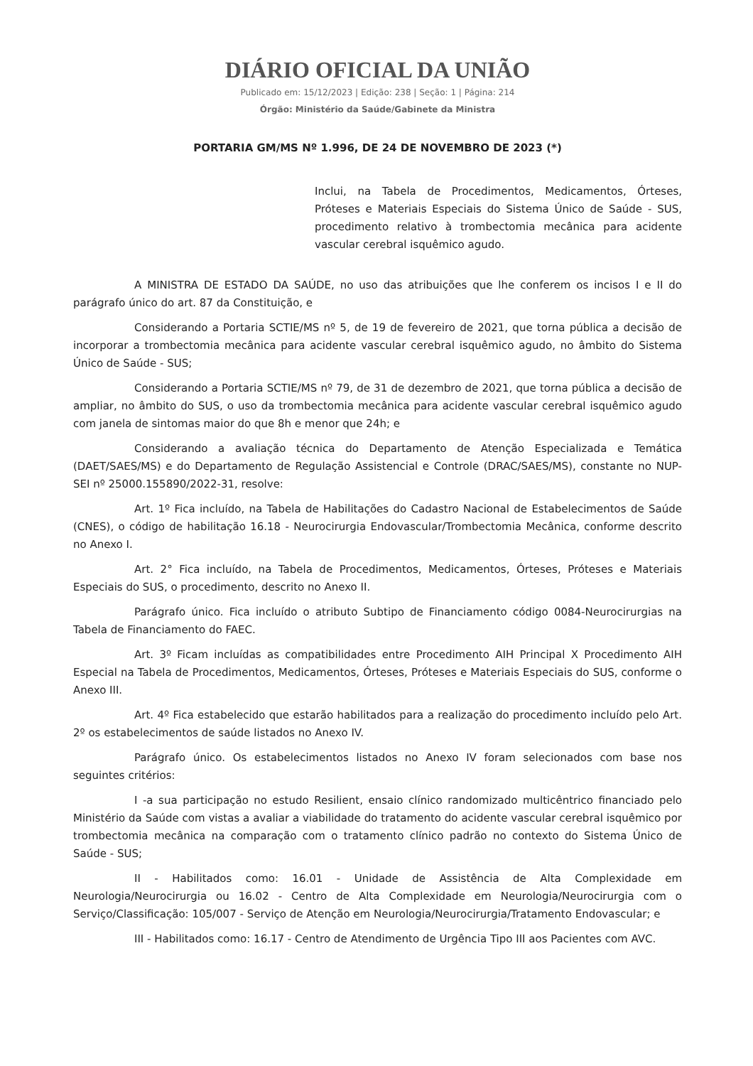DIÁRIO OFICIAL DA UNIÃO
Publicado em: 15/12/2023 | Edição: 238 | Seção: 1 | Página: 214
Órgão: Ministério da Saúde/Gabinete da Ministra
PORTARIA GM/MS Nº 1.996, DE 24 DE NOVEMBRO DE 2023 (*)
Inclui, na Tabela de Procedimentos, Medicamentos, Órteses, Próteses e Materiais Especiais do Sistema Único de Saúde - SUS, procedimento relativo à trombectomia mecânica para acidente vascular cerebral isquêmico agudo.
A MINISTRA DE ESTADO DA SAÚDE, no uso das atribuições que lhe conferem os incisos I e II do parágrafo único do art. 87 da Constituição, e
Considerando a Portaria SCTIE/MS nº 5, de 19 de fevereiro de 2021, que torna pública a decisão de incorporar a trombectomia mecânica para acidente vascular cerebral isquêmico agudo, no âmbito do Sistema Único de Saúde - SUS;
Considerando a Portaria SCTIE/MS nº 79, de 31 de dezembro de 2021, que torna pública a decisão de ampliar, no âmbito do SUS, o uso da trombectomia mecânica para acidente vascular cerebral isquêmico agudo com janela de sintomas maior do que 8h e menor que 24h; e
Considerando a avaliação técnica do Departamento de Atenção Especializada e Temática (DAET/SAES/MS) e do Departamento de Regulação Assistencial e Controle (DRAC/SAES/MS), constante no NUP-SEI nº 25000.155890/2022-31, resolve:
Art. 1º Fica incluído, na Tabela de Habilitações do Cadastro Nacional de Estabelecimentos de Saúde (CNES), o código de habilitação 16.18 - Neurocirurgia Endovascular/Trombectomia Mecânica, conforme descrito no Anexo I.
Art. 2° Fica incluído, na Tabela de Procedimentos, Medicamentos, Órteses, Próteses e Materiais Especiais do SUS, o procedimento, descrito no Anexo II.
Parágrafo único. Fica incluído o atributo Subtipo de Financiamento código 0084-Neurocirurgias na Tabela de Financiamento do FAEC.
Art. 3º Ficam incluídas as compatibilidades entre Procedimento AIH Principal X Procedimento AIH Especial na Tabela de Procedimentos, Medicamentos, Órteses, Próteses e Materiais Especiais do SUS, conforme o Anexo III.
Art. 4º Fica estabelecido que estarão habilitados para a realização do procedimento incluído pelo Art. 2º os estabelecimentos de saúde listados no Anexo IV.
Parágrafo único. Os estabelecimentos listados no Anexo IV foram selecionados com base nos seguintes critérios:
I -a sua participação no estudo Resilient, ensaio clínico randomizado multicêntrico financiado pelo Ministério da Saúde com vistas a avaliar a viabilidade do tratamento do acidente vascular cerebral isquêmico por trombectomia mecânica na comparação com o tratamento clínico padrão no contexto do Sistema Único de Saúde - SUS;
II - Habilitados como: 16.01 - Unidade de Assistência de Alta Complexidade em Neurologia/Neurocirurgia ou 16.02 - Centro de Alta Complexidade em Neurologia/Neurocirurgia com o Serviço/Classificação: 105/007 - Serviço de Atenção em Neurologia/Neurocirurgia/Tratamento Endovascular; e
III - Habilitados como: 16.17 - Centro de Atendimento de Urgência Tipo III aos Pacientes com AVC.